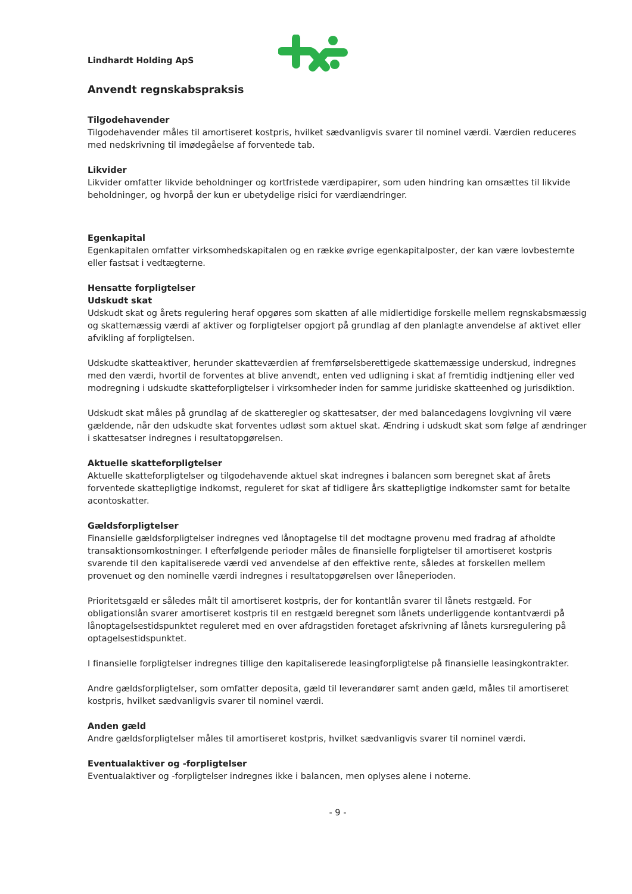Lindhardt Holding ApS
Anvendt regnskabspraksis
Tilgodehavender
Tilgodehavender måles til amortiseret kostpris, hvilket sædvanligvis svarer til nominel værdi. Værdien reduceres med nedskrivning til imødegåelse af forventede tab.
Likvider
Likvider omfatter likvide beholdninger og kortfristede værdipapirer, som uden hindring kan omsættes til likvide beholdninger, og hvorpå der kun er ubetydelige risici for værdiændringer.
Egenkapital
Egenkapitalen omfatter virksomhedskapitalen og en række øvrige egenkapitalposter, der kan være lovbestemte eller fastsat i vedtægterne.
Hensatte forpligtelser
Udskudt skat
Udskudt skat og årets regulering heraf opgøres som skatten af alle midlertidige forskelle mellem regnskabsmæssig og skattemæssig værdi af aktiver og forpligtelser opgjort på grundlag af den planlagte anvendelse af aktivet eller afvikling af forpligtelsen.
Udskudte skatteaktiver, herunder skatteværdien af fremførselsberettigede skattemæssige underskud, indregnes med den værdi, hvortil de forventes at blive anvendt, enten ved udligning i skat af fremtidig indtjening eller ved modregning i udskudte skatteforpligtelser i virksomheder inden for samme juridiske skatteenhed og jurisdiktion.
Udskudt skat måles på grundlag af de skatteregler og skattesatser, der med balancedagens lovgivning vil være gældende, når den udskudte skat forventes udløst som aktuel skat. Ændring i udskudt skat som følge af ændringer i skattesatser indregnes i resultatopgørelsen.
Aktuelle skatteforpligtelser
Aktuelle skatteforpligtelser og tilgodehavende aktuel skat indregnes i balancen som beregnet skat af årets forventede skattepligtige indkomst, reguleret for skat af tidligere års skattepligtige indkomster samt for betalte acontoskatter.
Gældsforpligtelser
Finansielle gældsforpligtelser indregnes ved lånoptagelse til det modtagne provenu med fradrag af afholdte transaktionsomkostninger. I efterfølgende perioder måles de finansielle forpligtelser til amortiseret kostpris svarende til den kapitaliserede værdi ved anvendelse af den effektive rente, således at forskellen mellem provenuet og den nominelle værdi indregnes i resultatopgørelsen over låneperioden.
Prioritetsgæld er således målt til amortiseret kostpris, der for kontantlån svarer til lånets restgæld. For obligationslån svarer amortiseret kostpris til en restgæld beregnet som lånets underliggende kontantværdi på lånoptagelsestidspunktet reguleret med en over afdragstiden foretaget afskrivning af lånets kursregulering på optagelsestidspunktet.
I finansielle forpligtelser indregnes tillige den kapitaliserede leasingforpligtelse på finansielle leasingkontrakter.
Andre gældsforpligtelser, som omfatter deposita, gæld til leverandører samt anden gæld, måles til amortiseret kostpris, hvilket sædvanligvis svarer til nominel værdi.
Anden gæld
Andre gældsforpligtelser måles til amortiseret kostpris, hvilket sædvanligvis svarer til nominel værdi.
Eventualaktiver og -forpligtelser
Eventualaktiver og -forpligtelser indregnes ikke i balancen, men oplyses alene i noterne.
- 9 -